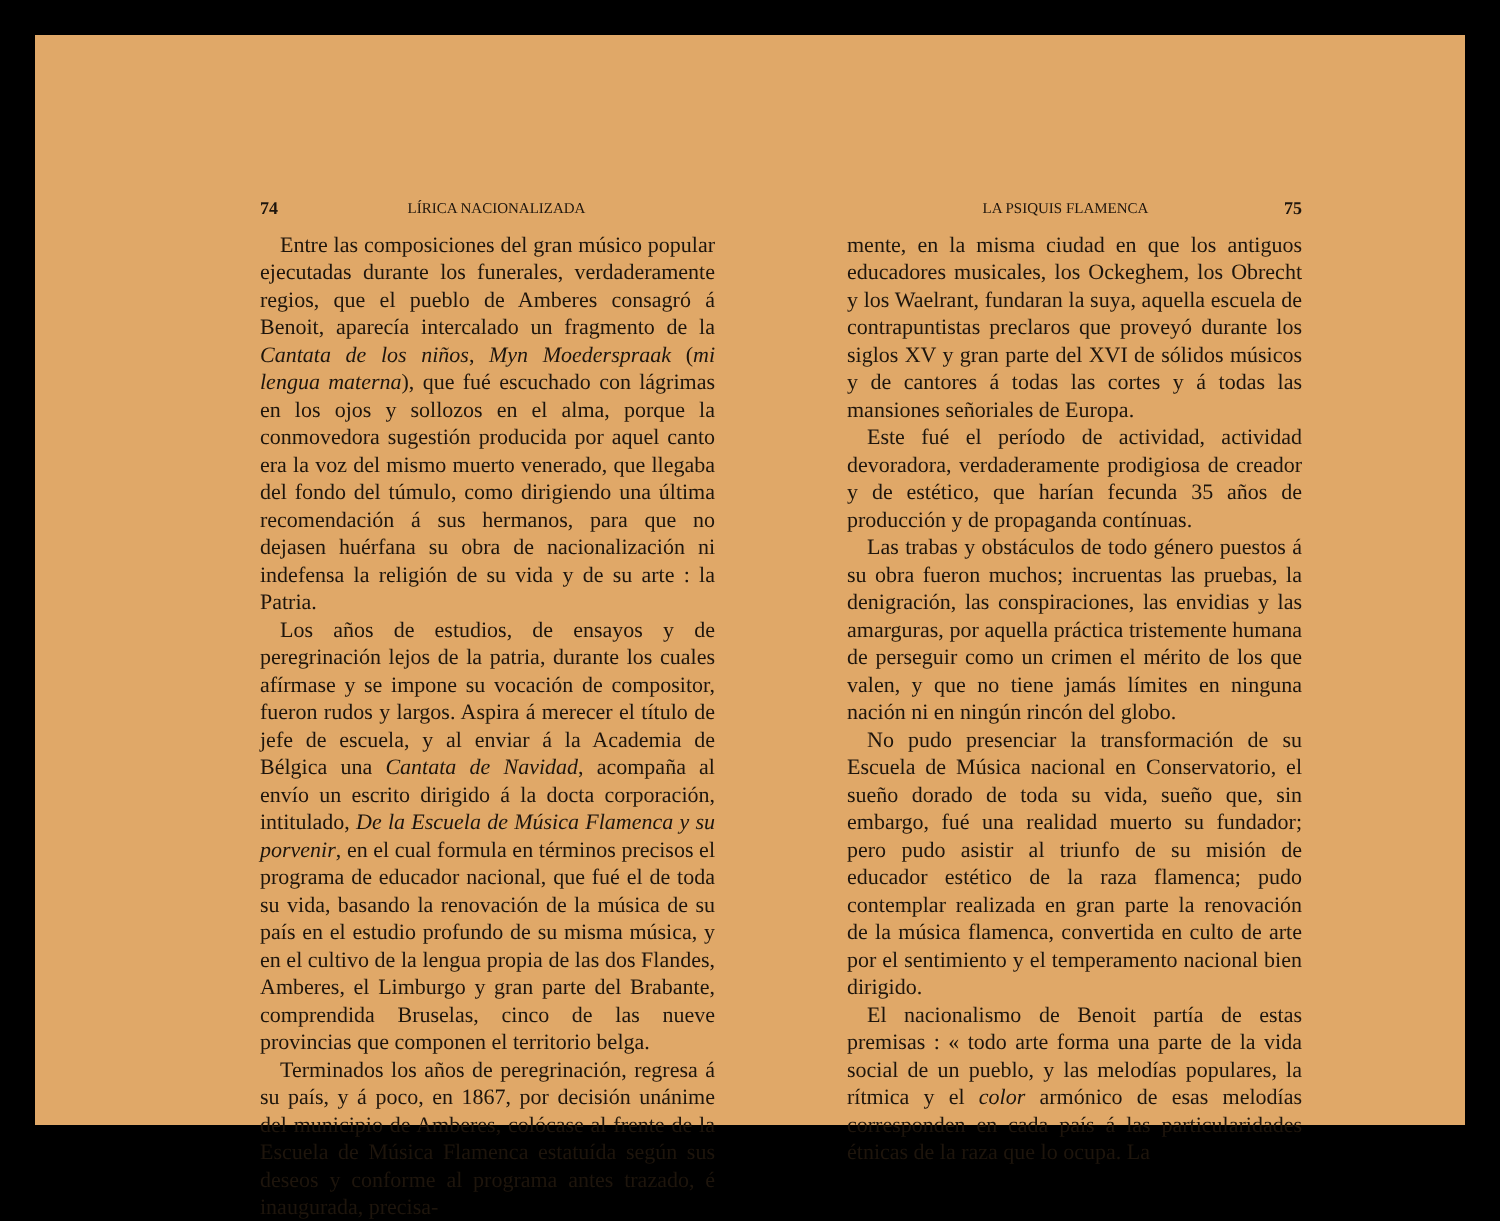74 LÍRICA NACIONALIZADA
Entre las composiciones del gran músico popular ejecutadas durante los funerales, verdaderamente regios, que el pueblo de Amberes consagró á Benoit, aparecía intercalado un fragmento de la Cantata de los niños, Myn Moederspraak (mi lengua materna), que fué escuchado con lágrimas en los ojos y sollozos en el alma, porque la conmovedora sugestión producida por aquel canto era la voz del mismo muerto venerado, que llegaba del fondo del túmulo, como dirigiendo una última recomendación á sus hermanos, para que no dejasen huérfana su obra de nacionalización ni indefensa la religión de su vida y de su arte : la Patria.
Los años de estudios, de ensayos y de peregrinación lejos de la patria, durante los cuales afírmase y se impone su vocación de compositor, fueron rudos y largos. Aspira á merecer el título de jefe de escuela, y al enviar á la Academia de Bélgica una Cantata de Navidad, acompaña al envío un escrito dirigido á la docta corporación, intitulado, De la Escuela de Música Flamenca y su porvenir, en el cual formula en términos precisos el programa de educador nacional, que fué el de toda su vida, basando la renovación de la música de su país en el estudio profundo de su misma música, y en el cultivo de la lengua propia de las dos Flandes, Amberes, el Limburgo y gran parte del Brabante, comprendida Bruselas, cinco de las nueve provincias que componen el territorio belga.
Terminados los años de peregrinación, regresa á su país, y á poco, en 1867, por decisión unánime del municipio de Amberes, colócase al frente de la Escuela de Música Flamenca estatuída según sus deseos y conforme al programa antes trazado, é inaugurada, precisa-
LA PSIQUIS FLAMENCA 75
mente, en la misma ciudad en que los antiguos educadores musicales, los Ockeghem, los Obrecht y los Waelrant, fundaran la suya, aquella escuela de contrapuntistas preclaros que proveyó durante los siglos XV y gran parte del XVI de sólidos músicos y de cantores á todas las cortes y á todas las mansiones señoriales de Europa.
Este fué el período de actividad, actividad devoradora, verdaderamente prodigiosa de creador y de estético, que harían fecunda 35 años de producción y de propaganda contínuas.
Las trabas y obstáculos de todo género puestos á su obra fueron muchos; incruentas las pruebas, la denigración, las conspiraciones, las envidias y las amarguras, por aquella práctica tristemente humana de perseguir como un crimen el mérito de los que valen, y que no tiene jamás límites en ninguna nación ni en ningún rincón del globo.
No pudo presenciar la transformación de su Escuela de Música nacional en Conservatorio, el sueño dorado de toda su vida, sueño que, sin embargo, fué una realidad muerto su fundador; pero pudo asistir al triunfo de su misión de educador estético de la raza flamenca; pudo contemplar realizada en gran parte la renovación de la música flamenca, convertida en culto de arte por el sentimiento y el temperamento nacional bien dirigido.
El nacionalismo de Benoit partía de estas premisas : « todo arte forma una parte de la vida social de un pueblo, y las melodías populares, la rítmica y el color armónico de esas melodías corresponden en cada país á las particularidades étnicas de la raza que lo ocupa. La